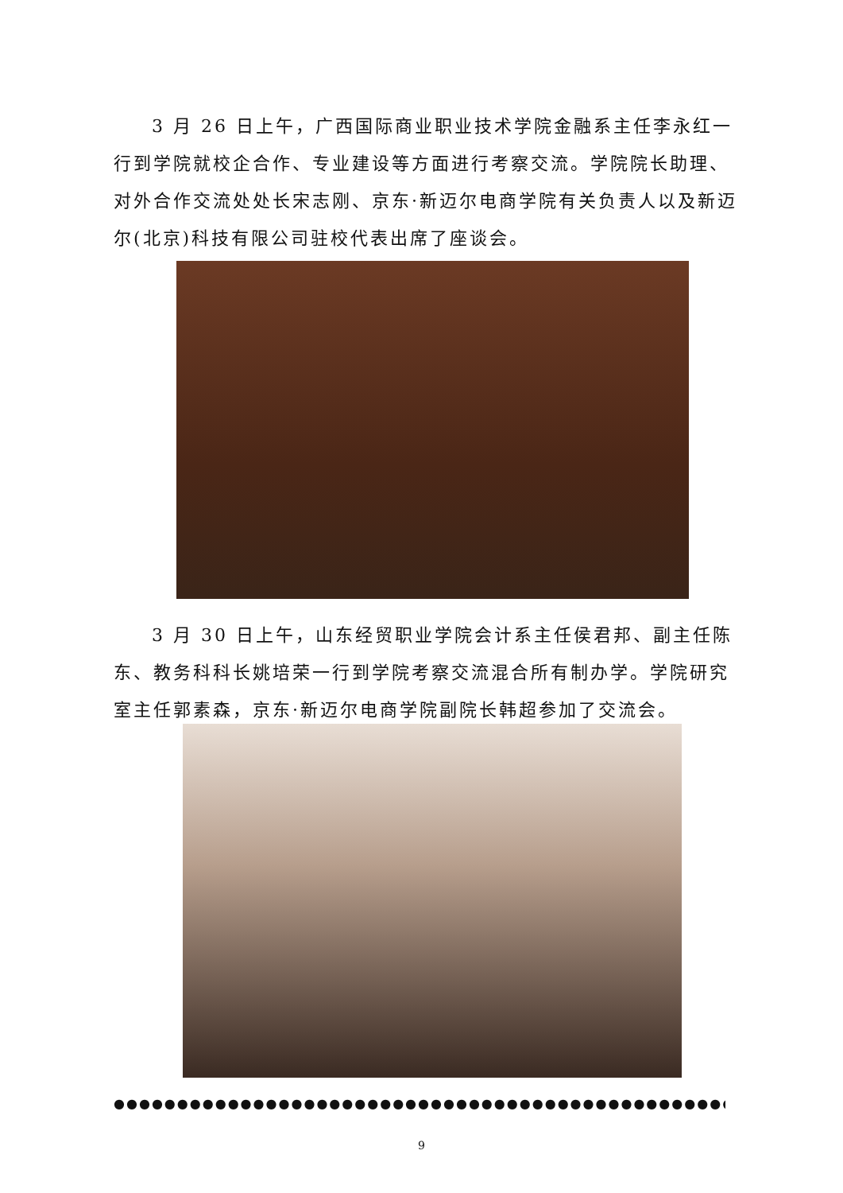3 月 26 日上午，广西国际商业职业技术学院金融系主任李永红一行到学院就校企合作、专业建设等方面进行考察交流。学院院长助理、对外合作交流处处长宋志刚、京东·新迈尔电商学院有关负责人以及新迈尔(北京)科技有限公司驻校代表出席了座谈会。
3 月 30 日上午，山东经贸职业学院会计系主任侯君邦、副主任陈东、教务科科长姚培荣一行到学院考察交流混合所有制办学。学院研究室主任郭素森，京东·新迈尔电商学院副院长韩超参加了交流会。
●●●●●●●●●●●●●●●●●●●●●●●●●●●●●●●●●●●●●●●●●●●●●●●●●●●●●●●●●●●●●●●●●●●●
9